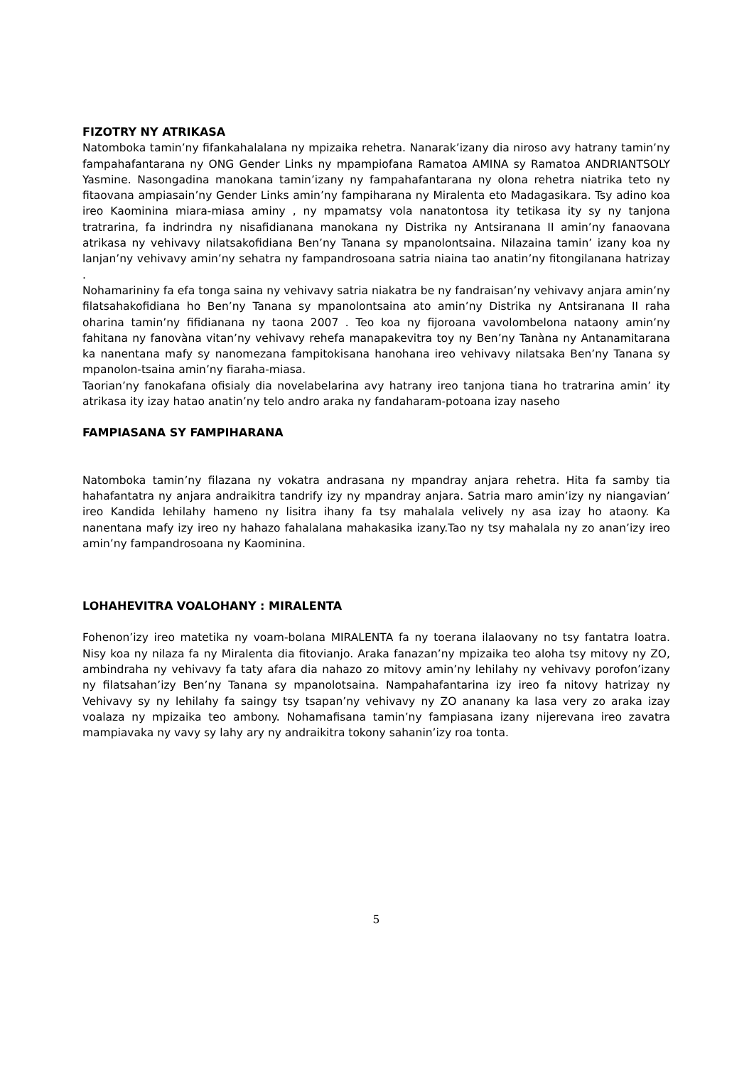FIZOTRY NY ATRIKASA
Natomboka tamin’ny fifankahalalana ny mpizaika rehetra. Nanarak’izany dia niroso avy hatrany tamin’ny fampahafantarana ny ONG Gender Links ny mpampiofana Ramatoa AMINA sy Ramatoa ANDRIANTSOLY Yasmine. Nasongadina manokana tamin’izany ny fampahafantarana ny olona rehetra niatrika teto ny fitaovana ampiasain’ny Gender Links amin’ny fampiharana ny Miralenta eto Madagasikara. Tsy adino koa ireo Kaominina miara-miasa aminy , ny mpamatsy vola nanatontosa ity tetikasa ity sy ny tanjona tratrarina, fa indrindra ny nisafidianana manokana ny Distrika ny Antsiranana II amin’ny fanaovana atrikasa ny vehivavy nilatsakofidiana Ben’ny Tanana sy mpanolontsaina. Nilazaina tamin’ izany koa ny lanjan’ny vehivavy amin’ny sehatra ny fampandrosoana satria niaina tao anatin’ny fitongilanana hatrizay .
Nohamarininy fa efa tonga saina ny vehivavy satria niakatra be ny fandraisan’ny vehivavy anjara amin’ny filatsahakofidiana ho Ben’ny Tanana sy mpanolontsaina ato amin’ny Distrika ny Antsiranana II raha oharina tamin’ny fifidianana ny taona 2007 . Teo koa ny fijoroana vavolombelona nataony amin’ny fahitana ny fanovàna vitan’ny vehivavy rehefa manapakevitra toy ny Ben’ny Tanàna ny Antanamitarana ka nanentana mafy sy nanomezana fampitokisana hanohana ireo vehivavy nilatsaka Ben’ny Tanana sy mpanolon-tsaina amin’ny fiaraha-miasa.
Taorian’ny fanokafana ofisialy dia novelabelarina avy hatrany ireo tanjona tiana ho tratrarina amin’ ity atrikasa ity izay hatao anatin’ny telo andro araka ny fandaharam-potoana izay naseho
FAMPIASANA SY FAMPIHARANA
Natomboka tamin’ny filazana ny vokatra andrasana ny mpandray anjara rehetra. Hita fa samby tia hahafantatra ny anjara andraikitra tandrify izy ny mpandray anjara. Satria maro amin’izy ny niangavian’ ireo Kandida lehilahy hameno ny lisitra ihany fa tsy mahalala velively ny asa izay ho ataony. Ka nanentana mafy izy ireo ny hahazo fahalalana mahakasika izany.Tao ny tsy mahalala ny zo anan’izy ireo amin’ny fampandrosoana ny Kaominina.
LOHAHEVITRA VOALOHANY : MIRALENTA
Fohenon’izy ireo matetika ny voam-bolana MIRALENTA fa ny toerana ilalaovany no tsy fantatra loatra. Nisy koa ny nilaza fa ny Miralenta dia fitovianjo. Araka fanazan’ny mpizaika teo aloha tsy mitovy ny ZO, ambindraha ny vehivavy fa taty afara dia nahazo zo mitovy amin’ny lehilahy ny vehivavy porofon’izany ny filatsahan’izy Ben’ny Tanana sy mpanolotsaina. Nampahafantarina izy ireo fa nitovy hatrizay ny Vehivavy sy ny lehilahy fa saingy tsy tsapan’ny vehivavy ny ZO ananany ka lasa very zo araka izay voalaza ny mpizaika teo ambony. Nohamafisana tamin’ny fampiasana izany nijerevana ireo zavatra mampiavaka ny vavy sy lahy ary ny andraikitra tokony sahanin’izy roa tonta.
5